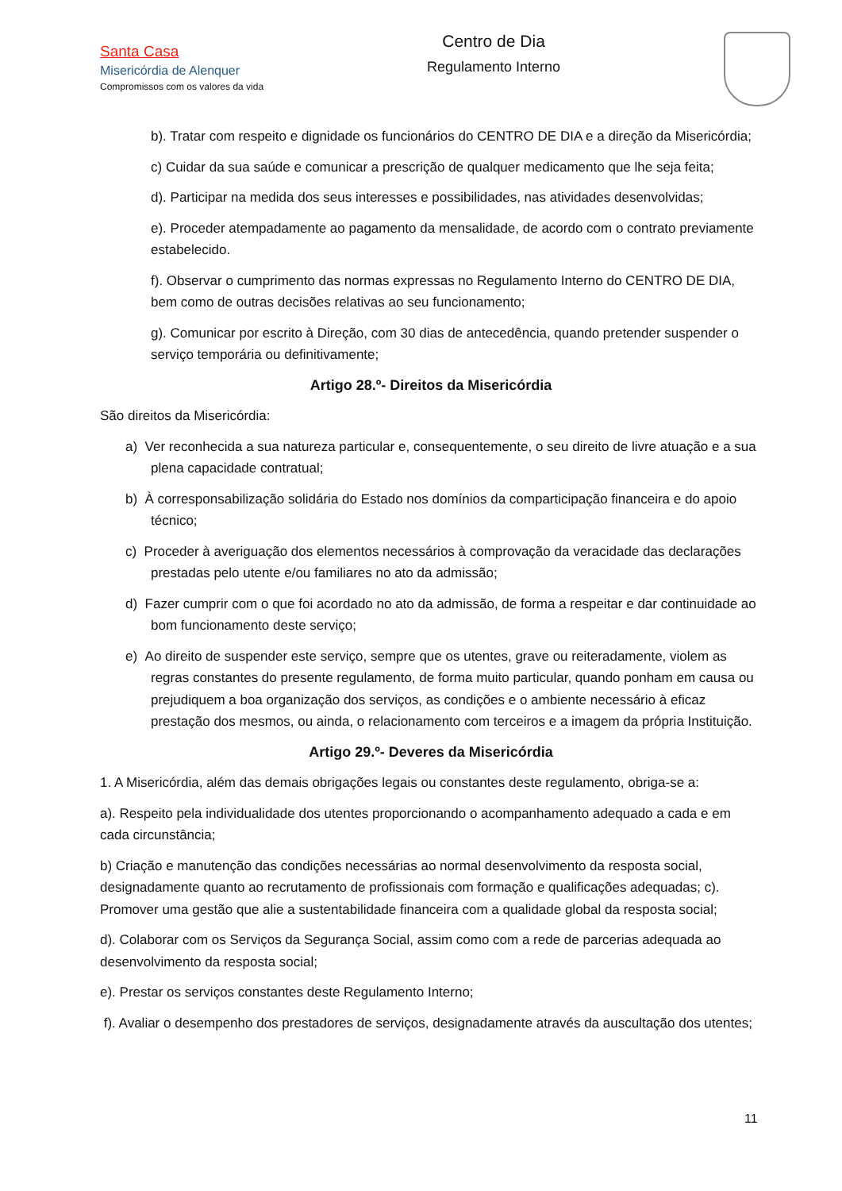Santa Casa
Misericórdia de Alenquer
Compromissos com os valores da vida
Centro de Dia
Regulamento Interno
b). Tratar com respeito e dignidade os funcionários do CENTRO DE DIA e a direção da Misericórdia;
c) Cuidar da sua saúde e comunicar a prescrição de qualquer medicamento que lhe seja feita;
d). Participar na medida dos seus interesses e possibilidades, nas atividades desenvolvidas;
e). Proceder atempadamente ao pagamento da mensalidade, de acordo com o contrato previamente estabelecido.
f). Observar o cumprimento das normas expressas no Regulamento Interno do CENTRO DE DIA, bem como de outras decisões relativas ao seu funcionamento;
g). Comunicar por escrito à Direção, com 30 dias de antecedência, quando pretender suspender o serviço temporária ou definitivamente;
Artigo 28.º- Direitos da Misericórdia
São direitos da Misericórdia:
a) Ver reconhecida a sua natureza particular e, consequentemente, o seu direito de livre atuação e a sua plena capacidade contratual;
b) À corresponsabilização solidária do Estado nos domínios da comparticipação financeira e do apoio técnico;
c) Proceder à averiguação dos elementos necessários à comprovação da veracidade das declarações prestadas pelo utente e/ou familiares no ato da admissão;
d) Fazer cumprir com o que foi acordado no ato da admissão, de forma a respeitar e dar continuidade ao bom funcionamento deste serviço;
e) Ao direito de suspender este serviço, sempre que os utentes, grave ou reiteradamente, violem as regras constantes do presente regulamento, de forma muito particular, quando ponham em causa ou prejudiquem a boa organização dos serviços, as condições e o ambiente necessário à eficaz prestação dos mesmos, ou ainda, o relacionamento com terceiros e a imagem da própria Instituição.
Artigo 29.º- Deveres da Misericórdia
1. A Misericórdia, além das demais obrigações legais ou constantes deste regulamento, obriga-se a:
a). Respeito pela individualidade dos utentes proporcionando o acompanhamento adequado a cada e em cada circunstância;
b) Criação e manutenção das condições necessárias ao normal desenvolvimento da resposta social, designadamente quanto ao recrutamento de profissionais com formação e qualificações adequadas; c). Promover uma gestão que alie a sustentabilidade financeira com a qualidade global da resposta social;
d). Colaborar com os Serviços da Segurança Social, assim como com a rede de parcerias adequada ao desenvolvimento da resposta social;
e). Prestar os serviços constantes deste Regulamento Interno;
f). Avaliar o desempenho dos prestadores de serviços, designadamente através da auscultação dos utentes;
11